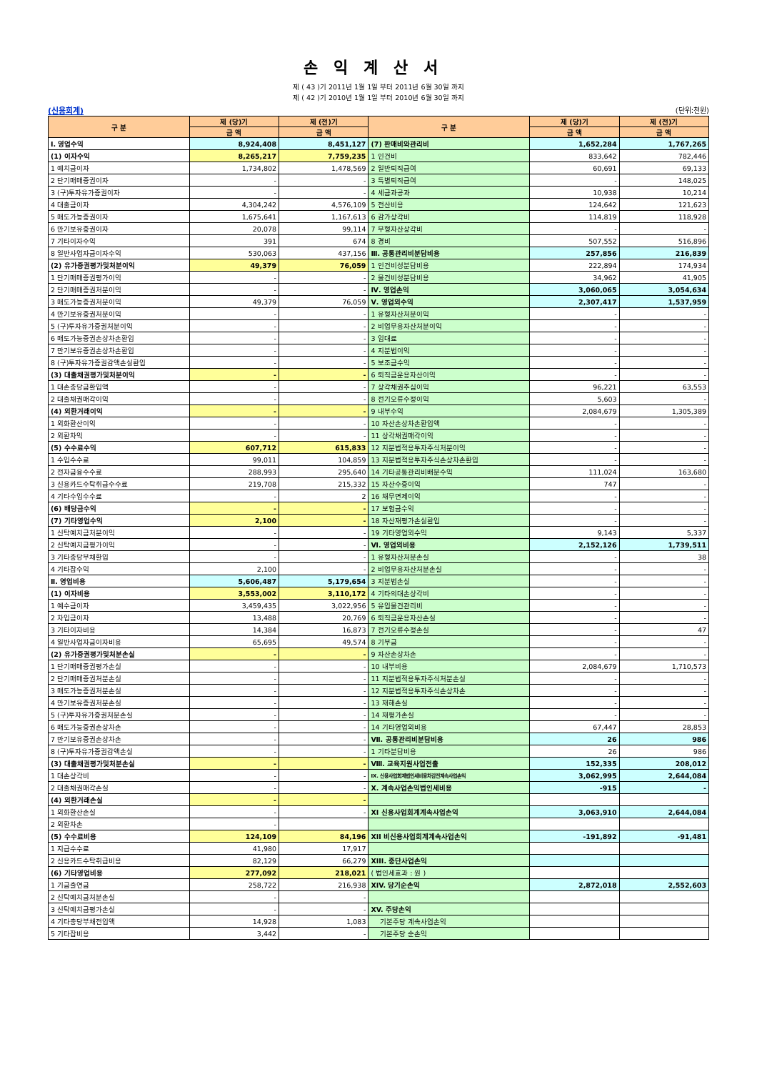손익계산서
제 ( 43 )기 2011년 1월 1일 부터 2011년 6월 30일 까지
제 ( 42 )기 2010년 1월 1일 부터 2010년 6월 30일 까지
(신용회계) (단위:천원)
| 구 분 | 제 (당)기 | 제 (전)기 | 구 분 | 제 (당)기 | 제 (전)기 |
| --- | --- | --- | --- | --- | --- |
| | 금 액 | 금 액 | | 금 액 | 금 액 |
| Ⅰ. 영업수익 | 8,924,408 | 8,451,127 | (7) 판매비와관리비 | 1,652,284 | 1,767,265 |
| (1) 이자수익 | 8,265,217 | 7,759,235 | 1 인건비 | 833,642 | 782,446 |
| 1 예치금이자 | 1,734,802 | 1,478,569 | 2 일반퇴직급여 | 60,691 | 69,133 |
| 2 단기매매증권이자 | - | - | 3 특별퇴직급여 | - | 148,025 |
| 3 (구)투자유가증권이자 | - | - | 4 세금과공과 | 10,938 | 10,214 |
| 4 대출금이자 | 4,304,242 | 4,576,109 | 5 전산비용 | 124,642 | 121,623 |
| 5 매도가능증권이자 | 1,675,641 | 1,167,613 | 6 감가상각비 | 114,819 | 118,928 |
| 6 만기보유증권이자 | 20,078 | 99,114 | 7 무형자산상각비 | - | - |
| 7 기타이자수익 | 391 | 674 | 8 경비 | 507,552 | 516,896 |
| 8 일반사업자금이자수익 | 530,063 | 437,156 | Ⅲ. 공통관리비분담비용 | 257,856 | 216,839 |
| (2) 유가증권평가및처분이익 | 49,379 | 76,059 | 1 인건비성분담비용 | 222,894 | 174,934 |
| 1 단기매매증권평가이익 | - | - | 2 물건비성분담비용 | 34,962 | 41,905 |
| 2 단기매매증권처분이익 | - | - | Ⅳ. 영업손익 | 3,060,065 | 3,054,634 |
| 3 매도가능증권처분이익 | 49,379 | 76,059 | Ⅴ. 영업외수익 | 2,307,417 | 1,537,959 |
| 4 만기보유증권처분이익 | - | - | 1 유형자산처분이익 | - | - |
| 5 (구)투자유가증권처분이익 | - | - | 2 비업무용자산처분이익 | - | - |
| 6 매도가능증권손상차손환입 | - | - | 3 임대료 | - | - |
| 7 만기보유증권손상차손환입 | - | - | 4 지분법이익 | - | - |
| 8 (구)투자유가증권감액손실환입 | - | - | 5 보조금수익 | - | - |
| (3) 대출채권평가및처분이익 | - | - | 6 퇴직금운용자산이익 | - | - |
| 1 대손충당금환입액 | - | - | 7 상각채권추심이익 | 96,221 | 63,553 |
| 2 대출채권매각이익 | - | - | 8 전기오류수정이익 | 5,603 | - |
| (4) 외환거래이익 | - | - | 9 내부수익 | 2,084,679 | 1,305,389 |
| 1 외화환산이익 | - | - | 10 자산손상차손환입액 | - | - |
| 2 외환차익 | - | - | 11 상각채권매각이익 | - | - |
| (5) 수수료수익 | 607,712 | 615,833 | 12 지분법적용투자주식처분이익 | - | - |
| 1 수입수수료 | 99,011 | 104,859 | 13 지분법적용투자주식손상차손환입 | - | - |
| 2 전자금융수수료 | 288,993 | 295,640 | 14 기타공통관리비배분수익 | 111,024 | 163,680 |
| 3 신용카드수탁취급수수료 | 219,708 | 215,332 | 15 자산수증이익 | 747 | - |
| 4 기타수입수수료 | - | 2 | 16 채무면제이익 | - | - |
| (6) 배당금수익 | - | - | 17 보험금수익 | - | - |
| (7) 기타영업수익 | 2,100 | - | 18 자산재평가손실환입 | - | - |
| 1 신탁예치금처분이익 | - | - | 19 기타영업외수익 | 9,143 | 5,337 |
| 2 신탁예치금평가이익 | - | - | Ⅵ. 영업외비용 | 2,152,126 | 1,739,511 |
| 3 기타충당부채환입 | - | - | 1 유형자산처분손실 | - | 38 |
| 4 기타잡수익 | 2,100 | - | 2 비업무용자산처분손실 | - | - |
| Ⅱ. 영업비용 | 5,606,487 | 5,179,654 | 3 지분법손실 | - | - |
| (1) 이자비용 | 3,553,002 | 3,110,172 | 4 기타의대손상각비 | - | - |
| 1 예수금이자 | 3,459,435 | 3,022,956 | 5 유입물건관리비 | - | - |
| 2 차입금이자 | 13,488 | 20,769 | 6 퇴직금운용자산손실 | - | - |
| 3 기타이자비용 | 14,384 | 16,873 | 7 전기오류수정손실 | - | 47 |
| 4 일반사업자금이자비용 | 65,695 | 49,574 | 8 기부금 | - | - |
| (2) 유가증권평가및처분손실 | - | - | 9 자산손상차손 | - | - |
| 1 단기매매증권평가손실 | - | - | 10 내부비용 | 2,084,679 | 1,710,573 |
| 2 단기매매증권처분손실 | - | - | 11 지분법적용투자주식처분손실 | - | - |
| 3 매도가능증권처분손실 | - | - | 12 지분법적용투자주식손상차손 | - | - |
| 4 만기보유증권처분손실 | - | - | 13 재해손실 | - | - |
| 5 (구)투자유가증권처분손실 | - | - | 14 재평가손실 | - | - |
| 6 매도가능증권손상차손 | - | - | 14 기타영업외비용 | 67,447 | 28,853 |
| 7 만기보유증권손상차손 | - | - | Ⅶ. 공통관리비분담비용 | 26 | 986 |
| 8 (구)투자유가증권감액손실 | - | - | 1 기타분담비용 | 26 | 986 |
| (3) 대출채권평가및처분손실 | - | - | Ⅷ. 교육지원사업전출 | 152,335 | 208,012 |
| 1 대손상각비 | - | - | Ⅸ. 신용사업회계법인세비용차감전계속사업손익 | 3,062,995 | 2,644,084 |
| 2 대출채권매각손실 | - | - | Ⅹ. 계속사업손익법인세비용 | -915 | - |
| (4) 외환거래손실 | - | - | | | |
| 1 외화환산손실 | - | - | XI 신용사업회계계속사업손익 | 3,063,910 | 2,644,084 |
| 2 외환차손 | - | | | | |
| (5) 수수료비용 | 124,109 | 84,196 | XII 비신용사업회계계속사업손익 | -191,892 | -91,481 |
| 1 지급수수료 | 41,980 | 17,917 | | | |
| 2 신용카드수탁취급비용 | 82,129 | 66,279 | XIII. 중단사업손익 | | |
| (6) 기타영업비용 | 277,092 | 218,021 | ( 법인세효과 : 원 ) | | |
| 1 기금출연금 | 258,722 | 216,938 | XIV. 당기순손익 | 2,872,018 | 2,552,603 |
| 2 신탁예치금처분손실 | - | - | | | |
| 3 신탁예치금평가손실 | - | - | XV. 주당손익 | | |
| 4 기타충당부채전입액 | 14,928 | 1,083 | 기본주당 계속사업손익 | | |
| 5 기타잡비용 | 3,442 | - | 기본주당 순손익 | | |